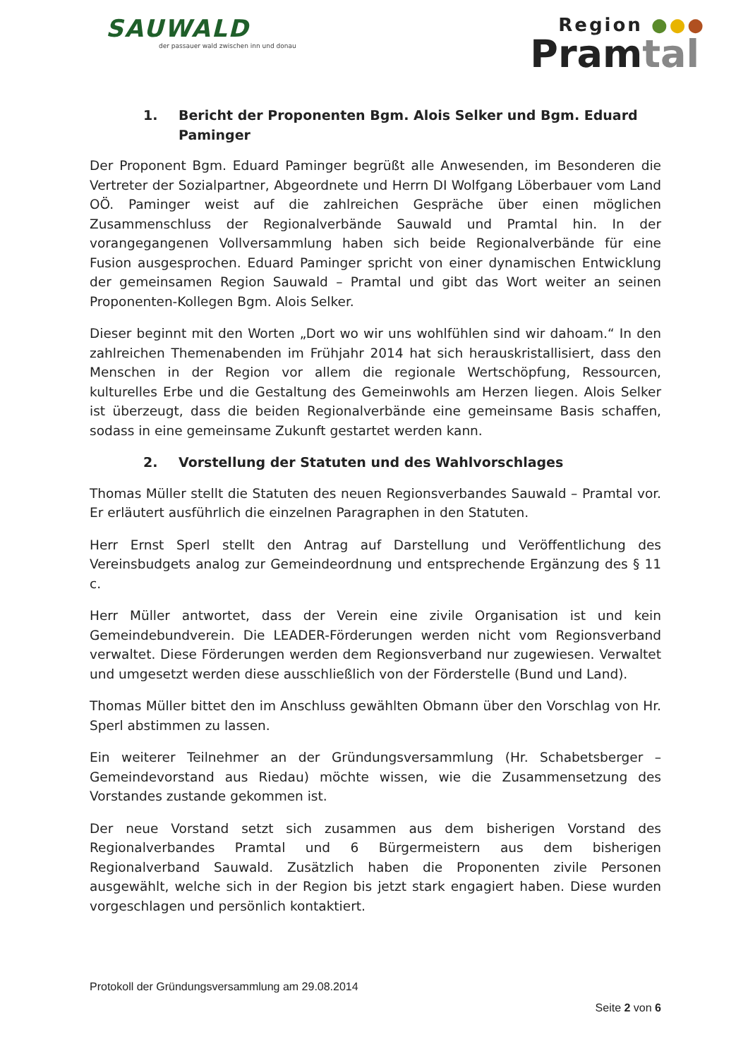SAUWALD
der passauer wald zwischen inn und donau
Region ●●●
Pramtal
1. Bericht der Proponenten Bgm. Alois Selker und Bgm. Eduard Paminger
Der Proponent Bgm. Eduard Paminger begrüßt alle Anwesenden, im Besonderen die Vertreter der Sozialpartner, Abgeordnete und Herrn DI Wolfgang Löberbauer vom Land OÖ. Paminger weist auf die zahlreichen Gespräche über einen möglichen Zusammenschluss der Regionalverbände Sauwald und Pramtal hin. In der vorangegangenen Vollversammlung haben sich beide Regionalverbände für eine Fusion ausgesprochen. Eduard Paminger spricht von einer dynamischen Entwicklung der gemeinsamen Region Sauwald – Pramtal und gibt das Wort weiter an seinen Proponenten-Kollegen Bgm. Alois Selker.
Dieser beginnt mit den Worten „Dort wo wir uns wohlfühlen sind wir dahoam.“ In den zahlreichen Themenabenden im Frühjahr 2014 hat sich herauskristallisiert, dass den Menschen in der Region vor allem die regionale Wertschöpfung, Ressourcen, kulturelles Erbe und die Gestaltung des Gemeinwohls am Herzen liegen. Alois Selker ist überzeugt, dass die beiden Regionalverbände eine gemeinsame Basis schaffen, sodass in eine gemeinsame Zukunft gestartet werden kann.
2. Vorstellung der Statuten und des Wahlvorschlages
Thomas Müller stellt die Statuten des neuen Regionsverbandes Sauwald – Pramtal vor. Er erläutert ausführlich die einzelnen Paragraphen in den Statuten.
Herr Ernst Sperl stellt den Antrag auf Darstellung und Veröffentlichung des Vereinsbudgets analog zur Gemeindeordnung und entsprechende Ergänzung des § 11 c.
Herr Müller antwortet, dass der Verein eine zivile Organisation ist und kein Gemeindebundverein. Die LEADER-Förderungen werden nicht vom Regionsverband verwaltet. Diese Förderungen werden dem Regionsverband nur zugewiesen. Verwaltet und umgesetzt werden diese ausschließlich von der Förderstelle (Bund und Land).
Thomas Müller bittet den im Anschluss gewählten Obmann über den Vorschlag von Hr. Sperl abstimmen zu lassen.
Ein weiterer Teilnehmer an der Gründungsversammlung (Hr. Schabetsberger – Gemeindevorstand aus Riedau) möchte wissen, wie die Zusammensetzung des Vorstandes zustande gekommen ist.
Der neue Vorstand setzt sich zusammen aus dem bisherigen Vorstand des Regionalverbandes Pramtal und 6 Bürgermeistern aus dem bisherigen Regionalverband Sauwald. Zusätzlich haben die Proponenten zivile Personen ausgewählt, welche sich in der Region bis jetzt stark engagiert haben. Diese wurden vorgeschlagen und persönlich kontaktiert.
Protokoll der Gründungsversammlung am 29.08.2014
Seite 2 von 6